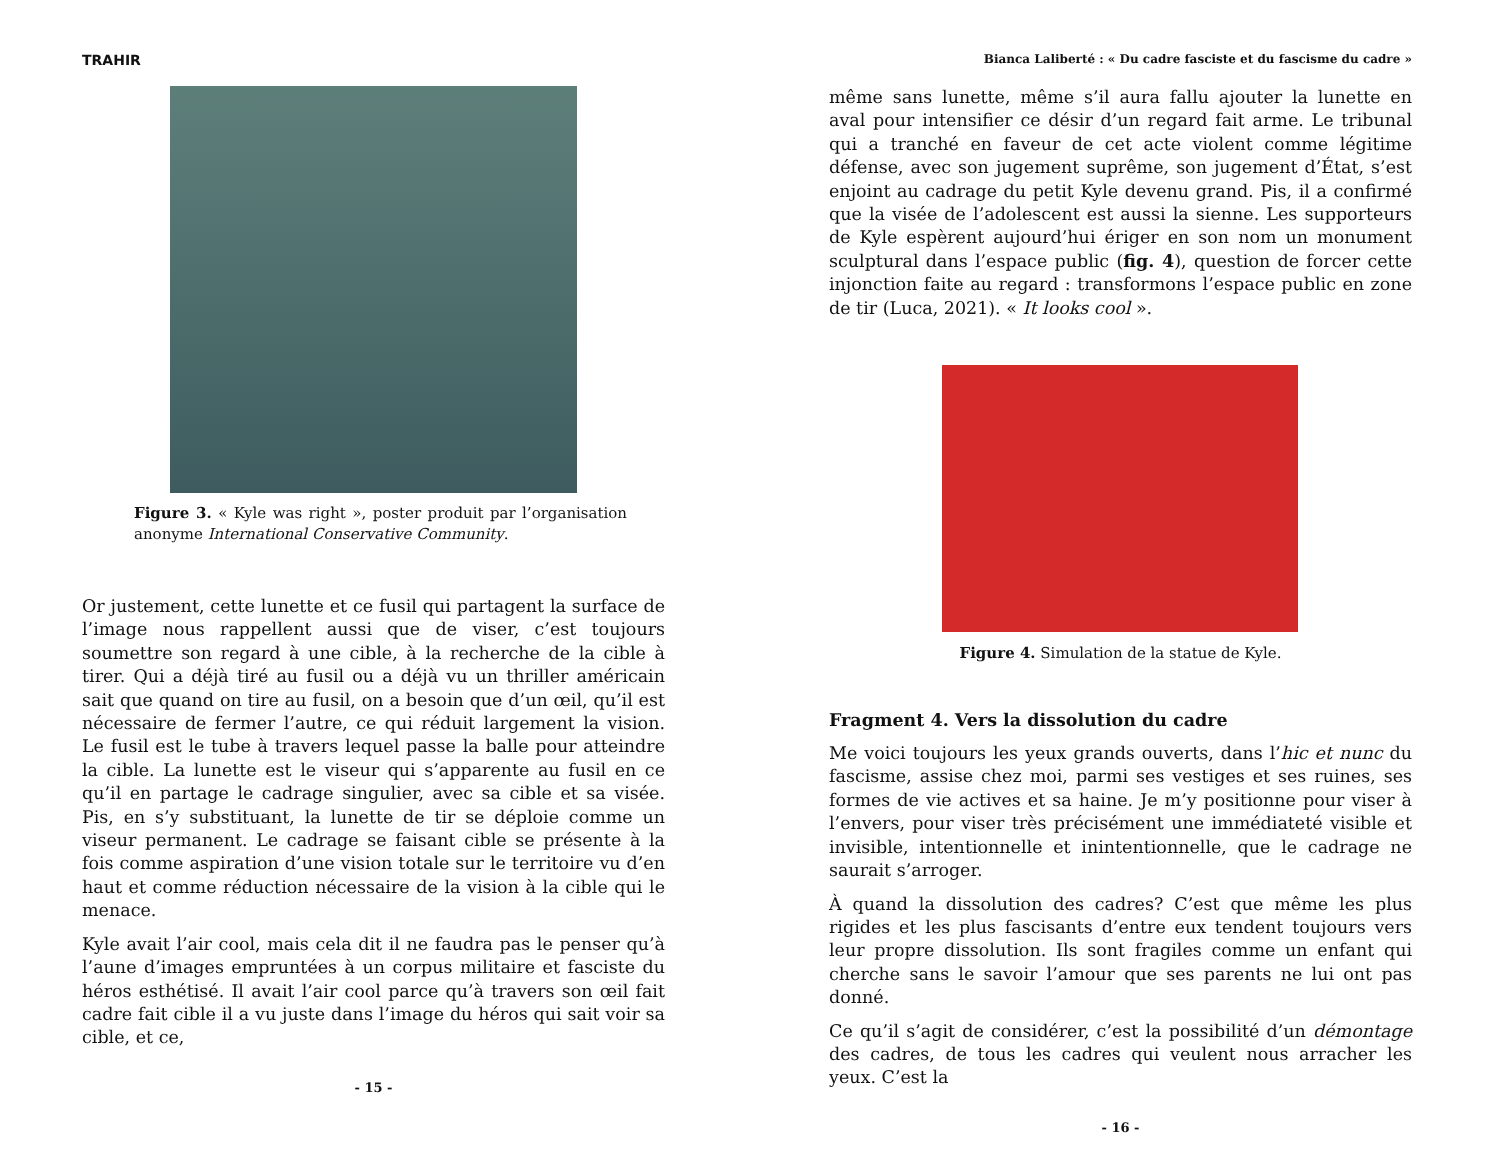TRAHIR
Figure 3. « Kyle was right », poster produit par l’organisation anonyme International Conservative Community.
Or justement, cette lunette et ce fusil qui partagent la surface de l’image nous rappellent aussi que de viser, c’est toujours soumettre son regard à une cible, à la recherche de la cible à tirer. Qui a déjà tiré au fusil ou a déjà vu un thriller américain sait que quand on tire au fusil, on a besoin que d’un œil, qu’il est nécessaire de fermer l’autre, ce qui réduit largement la vision. Le fusil est le tube à travers lequel passe la balle pour atteindre la cible. La lunette est le viseur qui s’apparente au fusil en ce qu’il en partage le cadrage singulier, avec sa cible et sa visée. Pis, en s’y substituant, la lunette de tir se déploie comme un viseur permanent. Le cadrage se faisant cible se présente à la fois comme aspiration d’une vision totale sur le territoire vu d’en haut et comme réduction nécessaire de la vision à la cible qui le menace.
Kyle avait l’air cool, mais cela dit il ne faudra pas le penser qu’à l’aune d’images empruntées à un corpus militaire et fasciste du héros esthétisé. Il avait l’air cool parce qu’à travers son œil fait cadre fait cible il a vu juste dans l’image du héros qui sait voir sa cible, et ce,
- 15 -
Bianca Laliberté : « Du cadre fasciste et du fascisme du cadre »
même sans lunette, même s’il aura fallu ajouter la lunette en aval pour intensifier ce désir d’un regard fait arme. Le tribunal qui a tranché en faveur de cet acte violent comme légitime défense, avec son jugement suprême, son jugement d’État, s’est enjoint au cadrage du petit Kyle devenu grand. Pis, il a confirmé que la visée de l’adolescent est aussi la sienne. Les supporteurs de Kyle espèrent aujourd’hui ériger en son nom un monument sculptural dans l’espace public (fig. 4), question de forcer cette injonction faite au regard : transformons l’espace public en zone de tir (Luca, 2021). « It looks cool ».
Figure 4. Simulation de la statue de Kyle.
Fragment 4. Vers la dissolution du cadre
Me voici toujours les yeux grands ouverts, dans l’hic et nunc du fascisme, assise chez moi, parmi ses vestiges et ses ruines, ses formes de vie actives et sa haine. Je m’y positionne pour viser à l’envers, pour viser très précisément une immédiateté visible et invisible, intentionnelle et inintentionnelle, que le cadrage ne saurait s’arroger.
À quand la dissolution des cadres? C’est que même les plus rigides et les plus fascisants d’entre eux tendent toujours vers leur propre dissolution. Ils sont fragiles comme un enfant qui cherche sans le savoir l’amour que ses parents ne lui ont pas donné.
Ce qu’il s’agit de considérer, c’est la possibilité d’un démontage des cadres, de tous les cadres qui veulent nous arracher les yeux. C’est la
- 16 -